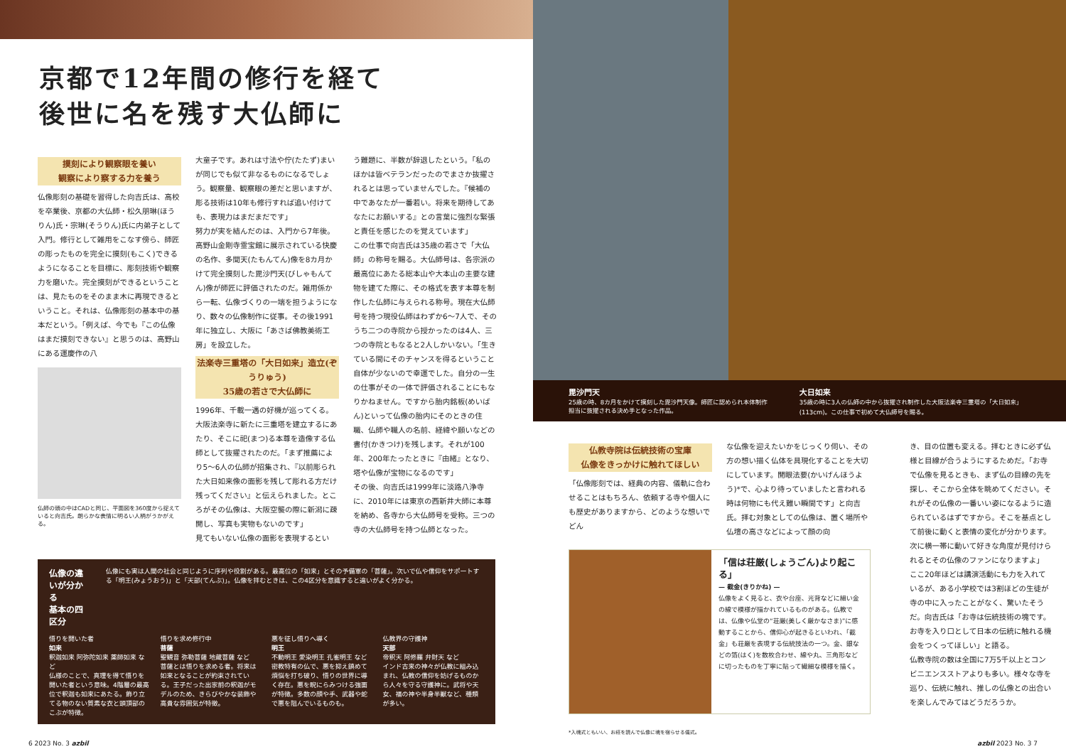京都で12年間の修行を経て
後世に名を残す大仏師に
摸刻により観察眼を養い
観察により察する力を養う
仏像彫刻の基礎を習得した向吉氏は、高校を卒業後、京都の大仏師・松久朋琳(ほうりん)氏・宗琳(そうりん)氏に内弟子として入門。修行として雑用をこなす傍ら、師匠の彫ったものを完全に摸刻(もこく)できるようになることを目標に、彫刻技術や観察力を磨いた。完全摸刻ができるということは、見たものをそのまま木に再現できるということ。それは、仏像彫刻の基本中の基本だという。「例えば、今でも『この仏像はまだ摸刻できない』と思うのは、高野山にある運慶作の八
仏師の頭の中はCADと同じ、平面図を360度から捉えていると向吉氏。朗らかな表情に明るい人柄がうかがえる。
大童子です。あれは寸法や佇(たたず)まいが同じでも似て非なるものになるでしょう。観察量、観察眼の差だと思いますが、彫る技術は10年も修行すれば追い付けても、表現力はまだまだです」
努力が実を結んだのは、入門から7年後。高野山金剛寺霊宝館に展示されている快慶の名作、多聞天(たもんてん)像を8カ月かけて完全摸刻した毘沙門天(びしゃもんてん)像が師匠に評価されたのだ。雑用係から一転、仏像づくりの一端を担うようになり、数々の仏像制作に従事。その後1991年に独立し、大阪に「あさば佛教美術工房」を設立した。
法楽寺三重塔の「大日如来」造立(ぞうりゅう)
35歳の若さで大仏師に
1996年、千載一遇の好機が巡ってくる。大阪法楽寺に新たに三重塔を建立するにあたり、そこに祀(まつ)る本尊を造像する仏師として抜擢されたのだ。「まず推薦により5〜6人の仏師が招集され、『以前彫られた大日如来像の面影を残して彫れる方だけ残ってください』と伝えられました。ところがその仏像は、大阪空襲の際に新潟に疎開し、写真も実物もないのです」
見てもいない仏像の面影を表現するとい
う難題に、半数が辞退したという。「私のほかは皆ベテランだったのでまさか抜擢されるとは思っていませんでした。『候補の中であなたが一番若い。将来を期待してあなたにお願いする』との言葉に強烈な緊張と責任を感じたのを覚えています」
この仕事で向吉氏は35歳の若さで「大仏師」の称号を賜る。大仏師号は、各宗派の最高位にあたる総本山や大本山の主要な建物を建てた際に、その格式を表す本尊を制作した仏師に与えられる称号。現在大仏師号を持つ現役仏師はわずか6〜7人で、そのうち二つの寺院から授かったのは4人、三つの寺院ともなると2人しかいない。「生きている間にそのチャンスを得るということ自体が少ないので幸運でした。自分の一生の仕事がその一体で評価されることにもなりかねません。ですから胎内銘板(めいばん)といって仏像の胎内にそのときの住職、仏師や職人の名前、経緯や願いなどの書付(かきつけ)を残します。それが100年、200年たったときに『由緒』となり、塔や仏像が宝物になるのです」
その後、向吉氏は1999年に淡路八浄寺に、2010年には東京の西新井大師に本尊を納め、各寺から大仏師号を受称。三つの寺の大仏師号を持つ仏師となった。
仏像の違いが分かる
基本の四区分
仏像にも実は人間の社会と同じように序列や役割がある。最高位の「如来」とその予備軍の「菩薩」。次いで仏や信仰をサポートする「明王(みょうおう)」と「天部(てんぶ)」。仏像を拝むときは、この4区分を意識すると違いがよく分かる。
悟りを開いた者
如来
釈迦如来 阿弥陀如来 薬師如来 など
仏様のことで、真理を得て悟りを開いた者という意味。4階層の最高位で釈迦も如来にあたる。飾り立てる物のない質素な衣と頭頂部のこぶが特徴。
悟りを求め修行中
菩薩
聖観音 弥勒菩薩 地蔵菩薩 など
菩薩とは悟りを求める者。将来は如来となることが約束されている。王子だった出家前の釈迦がモデルのため、きらびやかな装飾や高貴な雰囲気が特徴。
悪を征し悟りへ導く
明王
不動明王 愛染明王 孔雀明王 など
密教特有の仏で、悪を抑え鎮めて煩悩を打ち破り、悟りの世界に導く存在。悪を睨にらみつける強面が特徴。多数の顔や手、武器や蛇で悪を阻んでいるものも。
仏教界の守護神
天部
帝釈天 阿修羅 弁財天 など
インド古来の神々が仏教に組み込まれ、仏教の信仰を妨げるものから人々を守る守護神に。武将や天女、福の神や半身半獣など、種類が多い。
6 2023 No. 3 azbil
毘沙門天
25歳の時、8カ月をかけて摸刻した毘沙門天像。師匠に認められ本体制作担当に抜擢される決め手となった作品。
大日如来
35歳の時に3人の仏師の中から抜擢され制作した大阪法楽寺三重塔の「大日如来」(113cm)。この仕事で初めて大仏師号を賜る。
仏教寺院は伝統技術の宝庫
仏像をきっかけに触れてほしい
「仏像彫刻では、経典の内容、儀軌に合わせることはもちろん、依頼する寺や個人にも歴史がありますから、どのような想いでどん
な仏像を迎えたいかをじっくり伺い、その方の想い描く仏体を具現化することを大切にしています。開眼法要(かいげんほうよう)*で、心より待っていましたと言われる時は何物にも代え難い瞬間です」と向吉氏。拝む対象としての仏像は、置く場所や仏壇の高さなどによって顔の向
「信は荘厳(しょうごん)より起こる」
— 截金(きりかね) —
仏像をよく見ると、衣や台座、光背などに細い金の線で模様が描かれているものがある。仏教では、仏像や仏堂の“荘厳(美しく厳かなさま)”に感動することから、信仰心が起きるといわれ、「截金」も荘厳を表現する伝統技法の一つ。金、銀などの箔(はく)を数枚合わせ、線や丸、三角形などに切ったものを丁寧に貼って繊細な模様を描く。
*入魂式ともいい、お経を読んで仏像に魂を宿らせる儀式。
き、目の位置も変える。拝むときに必ず仏様と目線が合うようにするためだ。「お寺で仏像を見るときも、まず仏の目線の先を探し、そこから全体を眺めてください。それがその仏像の一番いい姿になるように造られているはずですから。そこを基点として前後に動くと表情の変化が分かります。次に横一帯に動いて好きな角度が見付けられるとその仏像のファンになりますよ」
ここ20年ほどは講演活動にも力を入れているが、ある小学校では3割ほどの生徒が寺の中に入ったことがなく、驚いたそうだ。向吉氏は「お寺は伝統技術の塊です。お寺を入り口として日本の伝統に触れる機会をつくってほしい」と語る。
仏教寺院の数は全国に7万5千以上とコンビニエンスストアよりも多い。様々な寺を巡り、伝統に触れ、推しの仏像との出合いを楽しんでみてはどうだろうか。
azbil 2023 No. 3 7